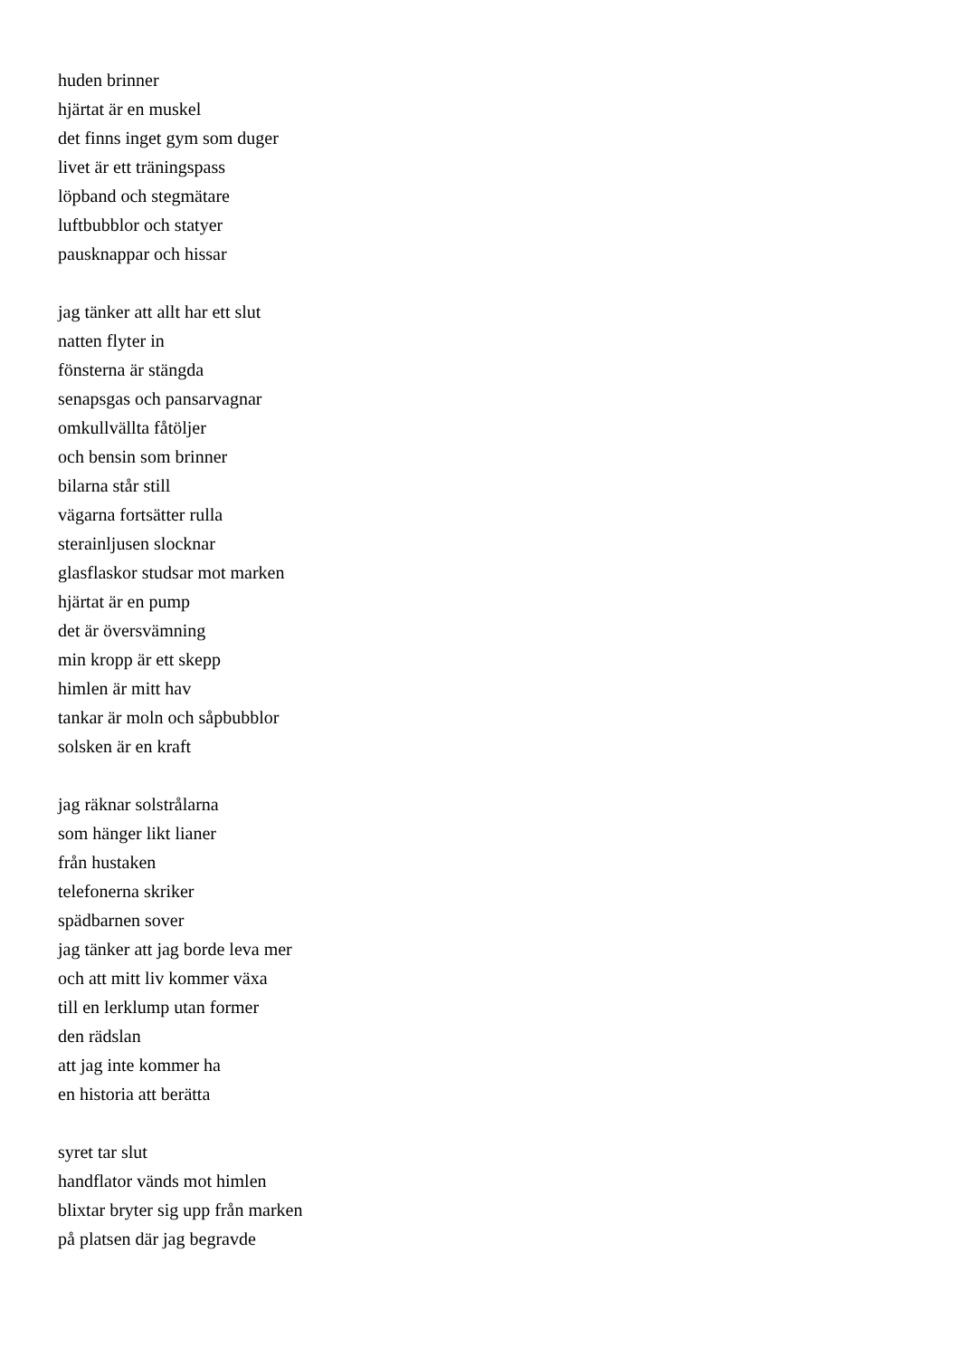huden brinner
hjärtat är en muskel
det finns inget gym som duger
livet är ett träningspass
löpband och stegmätare
luftbubblor och statyer
pausknappar och hissar
jag tänker att allt har ett slut
natten flyter in
fönsterna är stängda
senapsgas och pansarvagnar
omkullvällta fåtöljer
och bensin som brinner
bilarna står still
vägarna fortsätter rulla
sterainljusen slocknar
glasflaskor studsar mot marken
hjärtat är en pump
det är översvämning
min kropp är ett skepp
himlen är mitt hav
tankar är moln och såpbubblor
solsken är en kraft
jag räknar solstrålarna
som hänger likt lianer
från hustaken
telefonerna skriker
spädbarnen sover
jag tänker att jag borde leva mer
och att mitt liv kommer växa
till en lerklump utan former
den rädslan
att jag inte kommer ha
en historia att berätta
syret tar slut
handflator vänds mot himlen
blixtar bryter sig upp från marken
på platsen där jag begravde